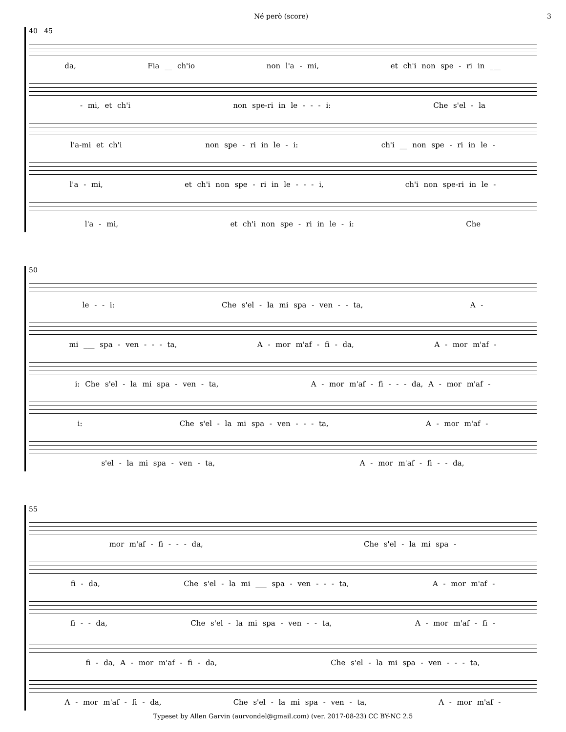Né però (score) 3
40 45
da, Fia __ ch'io non l'a - mi, et ch'i non spe - ri in ___
- mi, et ch'i non spe-ri in le - - - i: Che s'el - la
l'a-mi et ch'i non spe - ri in le - i: ch'i __ non spe - ri in le -
l'a - mi, et ch'i non spe - ri in le - - - i, ch'i non spe-ri in le -
l'a - mi, et ch'i non spe - ri in le - i: Che
50
le - - i: Che s'el - la mi spa - ven - - ta, A -
mi ___ spa - ven - - - ta, A - mor m'af - fi - da, A - mor m'af -
i: Che s'el - la mi spa - ven - ta, A - mor m'af - fi - - - da, A - mor m'af -
i: Che s'el - la mi spa - ven - - - ta, A - mor m'af -
s'el - la mi spa - ven - ta, A - mor m'af - fi - - da,
55
mor m'af - fi - - - da, Che s'el - la mi spa -
fi - da, Che s'el - la mi ___ spa - ven - - - ta, A - mor m'af -
fi - - da, Che s'el - la mi spa - ven - - ta, A - mor m'af - fi -
fi - da, A - mor m'af - fi - da, Che s'el - la mi spa - ven - - - ta,
A - mor m'af - fi - da, Che s'el - la mi spa - ven - ta, A - mor m'af -
Typeset by Allen Garvin (aurvondel@gmail.com) (ver. 2017-08-23) CC BY-NC 2.5